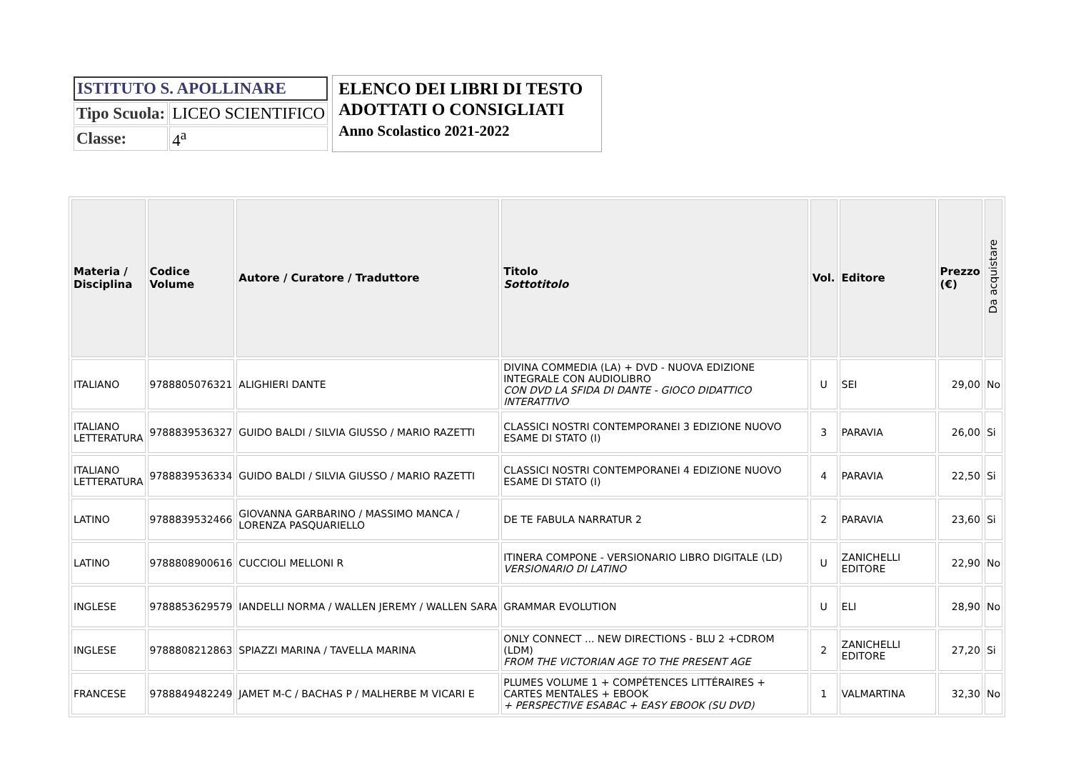| ISTITUTO S. APOLLINARE | |
| Tipo Scuola: | LICEO SCIENTIFICO |
| Classe: | 4<sup>a</sup> |
ELENCO DEI LIBRI DI TESTO
ADOTTATI O CONSIGLIATI
Anno Scolastico 2021-2022
| Materia / Disciplina | Codice Volume | Autore / Curatore / Traduttore | Titolo Sottotitolo | Vol. | Editore | Prezzo (€) | Da acquistare |
| --- | --- | --- | --- | --- | --- | --- | --- |
| ITALIANO | 9788805076321 | ALIGHIERI DANTE | DIVINA COMMEDIA (LA) + DVD - NUOVA EDIZIONE INTEGRALE CON AUDIOLIBRO CON DVD LA SFIDA DI DANTE - GIOCO DIDATTICO INTERATTIVO | U | SEI | 29,00 | No |
| ITALIANO LETTERATURA | 9788839536327 | GUIDO BALDI / SILVIA GIUSSO / MARIO RAZETTI | CLASSICI NOSTRI CONTEMPORANEI 3 EDIZIONE NUOVO ESAME DI STATO (I) | 3 | PARAVIA | 26,00 | Si |
| ITALIANO LETTERATURA | 9788839536334 | GUIDO BALDI / SILVIA GIUSSO / MARIO RAZETTI | CLASSICI NOSTRI CONTEMPORANEI 4 EDIZIONE NUOVO ESAME DI STATO (I) | 4 | PARAVIA | 22,50 | Si |
| LATINO | 9788839532466 | GIOVANNA GARBARINO / MASSIMO MANCA / LORENZA PASQUARIELLO | DE TE FABULA NARRATUR 2 | 2 | PARAVIA | 23,60 | Si |
| LATINO | 9788808900616 | CUCCIOLI MELLONI R | ITINERA COMPONE - VERSIONARIO LIBRO DIGITALE (LD) VERSIONARIO DI LATINO | U | ZANICHELLI EDITORE | 22,90 | No |
| INGLESE | 9788853629579 | IANDELLI NORMA / WALLEN JEREMY / WALLEN SARA | GRAMMAR EVOLUTION | U | ELI | 28,90 | No |
| INGLESE | 9788808212863 | SPIAZZI MARINA / TAVELLA MARINA | ONLY CONNECT ... NEW DIRECTIONS - BLU 2 +CDROM (LDM) FROM THE VICTORIAN AGE TO THE PRESENT AGE | 2 | ZANICHELLI EDITORE | 27,20 | Si |
| FRANCESE | 9788849482249 | JAMET M-C / BACHAS P / MALHERBE M VICARI E | PLUMES VOLUME 1 + COMPÉTENCES LITTÉRAIRES + CARTES MENTALES + EBOOK + PERSPECTIVE ESABAC + EASY EBOOK (SU DVD) | 1 | VALMARTINA | 32,30 | No |